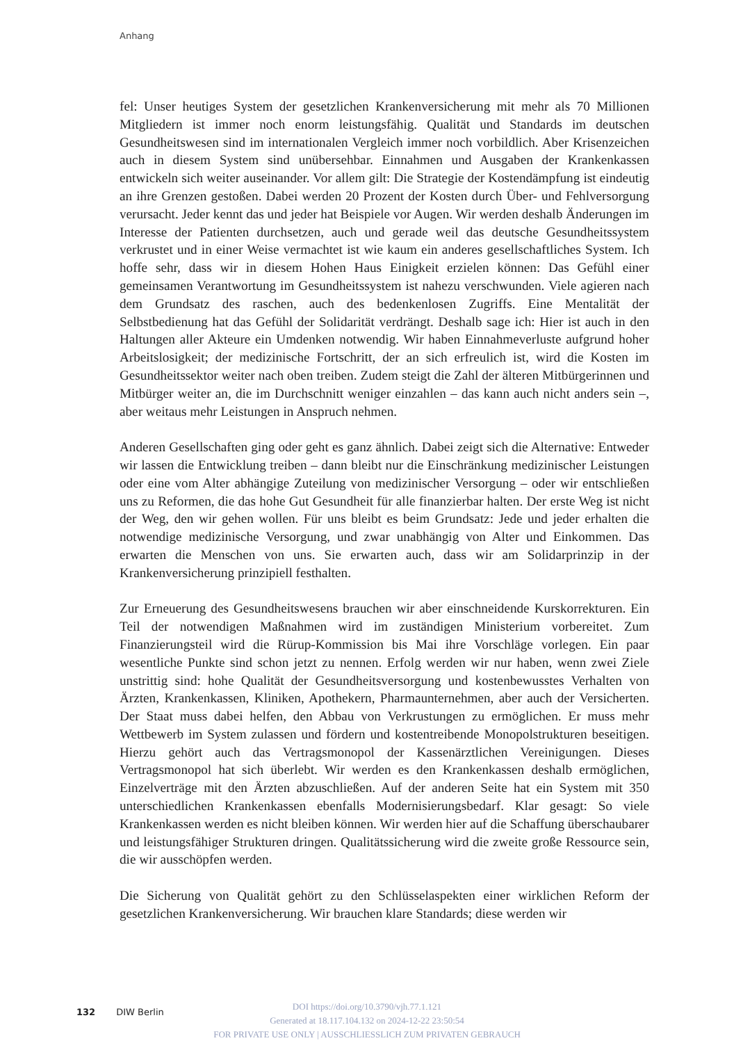Anhang
fel: Unser heutiges System der gesetzlichen Krankenversicherung mit mehr als 70 Millionen Mitgliedern ist immer noch enorm leistungsfähig. Qualität und Standards im deutschen Gesundheitswesen sind im internationalen Vergleich immer noch vorbildlich. Aber Krisenzeichen auch in diesem System sind unübersehbar. Einnahmen und Ausgaben der Krankenkassen entwickeln sich weiter auseinander. Vor allem gilt: Die Strategie der Kostendämpfung ist eindeutig an ihre Grenzen gestoßen. Dabei werden 20 Prozent der Kosten durch Über- und Fehlversorgung verursacht. Jeder kennt das und jeder hat Beispiele vor Augen. Wir werden deshalb Änderungen im Interesse der Patienten durchsetzen, auch und gerade weil das deutsche Gesundheitssystem verkrustet und in einer Weise vermachtet ist wie kaum ein anderes gesellschaftliches System. Ich hoffe sehr, dass wir in diesem Hohen Haus Einigkeit erzielen können: Das Gefühl einer gemeinsamen Verantwortung im Gesundheitssystem ist nahezu verschwunden. Viele agieren nach dem Grundsatz des raschen, auch des bedenkenlosen Zugriffs. Eine Mentalität der Selbstbedienung hat das Gefühl der Solidarität verdrängt. Deshalb sage ich: Hier ist auch in den Haltungen aller Akteure ein Umdenken notwendig. Wir haben Einnahmeverluste aufgrund hoher Arbeitslosigkeit; der medizinische Fortschritt, der an sich erfreulich ist, wird die Kosten im Gesundheitssektor weiter nach oben treiben. Zudem steigt die Zahl der älteren Mitbürgerinnen und Mitbürger weiter an, die im Durchschnitt weniger einzahlen – das kann auch nicht anders sein –, aber weitaus mehr Leistungen in Anspruch nehmen.
Anderen Gesellschaften ging oder geht es ganz ähnlich. Dabei zeigt sich die Alternative: Entweder wir lassen die Entwicklung treiben – dann bleibt nur die Einschränkung medizinischer Leistungen oder eine vom Alter abhängige Zuteilung von medizinischer Versorgung – oder wir entschließen uns zu Reformen, die das hohe Gut Gesundheit für alle finanzierbar halten. Der erste Weg ist nicht der Weg, den wir gehen wollen. Für uns bleibt es beim Grundsatz: Jede und jeder erhalten die notwendige medizinische Versorgung, und zwar unabhängig von Alter und Einkommen. Das erwarten die Menschen von uns. Sie erwarten auch, dass wir am Solidarprinzip in der Krankenversicherung prinzipiell festhalten.
Zur Erneuerung des Gesundheitswesens brauchen wir aber einschneidende Kurskorrekturen. Ein Teil der notwendigen Maßnahmen wird im zuständigen Ministerium vorbereitet. Zum Finanzierungsteil wird die Rürup-Kommission bis Mai ihre Vorschläge vorlegen. Ein paar wesentliche Punkte sind schon jetzt zu nennen. Erfolg werden wir nur haben, wenn zwei Ziele unstrittig sind: hohe Qualität der Gesundheitsversorgung und kostenbewusstes Verhalten von Ärzten, Krankenkassen, Kliniken, Apothekern, Pharmaunternehmen, aber auch der Versicherten. Der Staat muss dabei helfen, den Abbau von Verkrustungen zu ermöglichen. Er muss mehr Wettbewerb im System zulassen und fördern und kostentreibende Monopolstrukturen beseitigen. Hierzu gehört auch das Vertragsmonopol der Kassenärztlichen Vereinigungen. Dieses Vertragsmonopol hat sich überlebt. Wir werden es den Krankenkassen deshalb ermöglichen, Einzelverträge mit den Ärzten abzuschließen. Auf der anderen Seite hat ein System mit 350 unterschiedlichen Krankenkassen ebenfalls Modernisierungsbedarf. Klar gesagt: So viele Krankenkassen werden es nicht bleiben können. Wir werden hier auf die Schaffung überschaubarer und leistungsfähiger Strukturen dringen. Qualitätssicherung wird die zweite große Ressource sein, die wir ausschöpfen werden.
Die Sicherung von Qualität gehört zu den Schlüsselaspekten einer wirklichen Reform der gesetzlichen Krankenversicherung. Wir brauchen klare Standards; diese werden wir
132 DIW Berlin
DOI https://doi.org/10.3790/vjh.77.1.121
Generated at 18.117.104.132 on 2024-12-22 23:50:54
FOR PRIVATE USE ONLY | AUSSCHLIESSLICH ZUM PRIVATEN GEBRAUCH